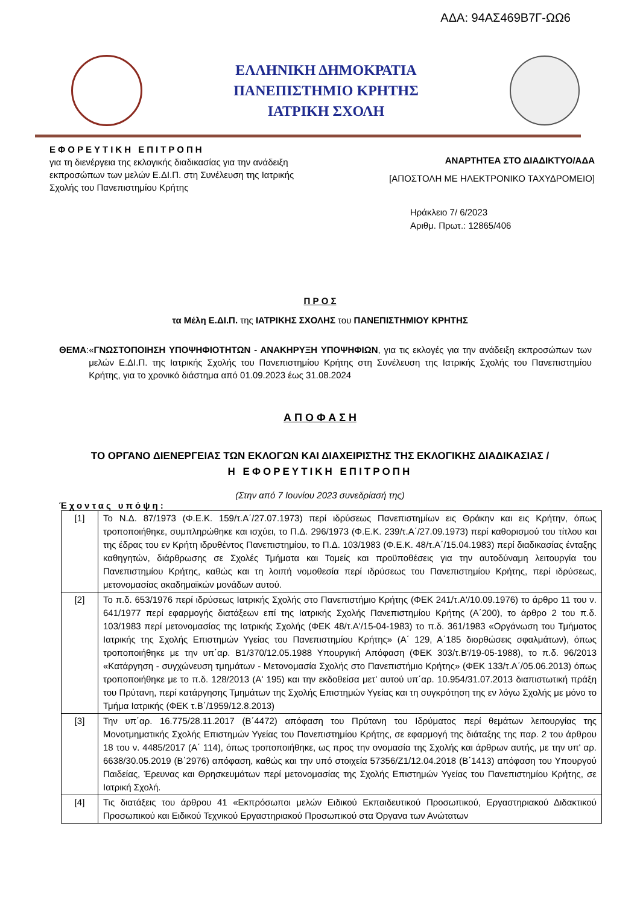ΑΔΑ: 94ΑΣ469Β7Γ-ΩΩ6
ΕΛΛΗΝΙΚΗ ΔΗΜΟΚΡΑΤΙΑ
ΠΑΝΕΠΙΣΤΗΜΙΟ ΚΡΗΤΗΣ
ΙΑΤΡΙΚΗ ΣΧΟΛΗ
ΕΦΟΡΕΥΤΙΚΗ ΕΠΙΤΡΟΠΗ
για τη διενέργεια της εκλογικής διαδικασίας για την ανάδειξη
εκπροσώπων των μελών Ε.ΔΙ.Π. στη Συνέλευση της Ιατρικής
Σχολής του Πανεπιστημίου Κρήτης
ΑΝΑΡΤΗΤΕΑ ΣΤΟ ΔΙΑΔΙΚΤΥΟ/ΑΔΑ
[ΑΠΟΣΤΟΛΗ ΜΕ ΗΛΕΚΤΡΟΝΙΚΟ ΤΑΧΥΔΡΟΜΕΙΟ]
Ηράκλειο 7/ 6/2023
Αριθμ. Πρωτ.: 12865/406
Π Ρ Ο Σ
τα Μέλη Ε.ΔΙ.Π. της ΙΑΤΡΙΚΗΣ ΣΧΟΛΗΣ του ΠΑΝΕΠΙΣΤΗΜΙΟΥ ΚΡΗΤΗΣ
ΘΕΜΑ: «ΓΝΩΣΤΟΠΟΙΗΣΗ ΥΠΟΨΗΦΙΟΤΗΤΩΝ - ΑΝΑΚΗΡΥΞΗ ΥΠΟΨΗΦΙΩΝ, για τις εκλογές για την ανάδειξη εκπροσώπων των μελών Ε.ΔΙ.Π. της Ιατρικής Σχολής του Πανεπιστημίου Κρήτης στη Συνέλευση της Ιατρικής Σχολής του Πανεπιστημίου Κρήτης, για το χρονικό διάστημα από 01.09.2023 έως 31.08.2024
Α Π Ο Φ Α Σ Η
ΤΟ ΟΡΓΑΝΟ ΔΙΕΝΕΡΓΕΙΑΣ ΤΩΝ ΕΚΛΟΓΩΝ ΚΑΙ ΔΙΑΧΕΙΡΙΣΤΗΣ ΤΗΣ ΕΚΛΟΓΙΚΗΣ ΔΙΑΔΙΚΑΣΙΑΣ /
Η ΕΦΟΡΕΥΤΙΚΗ ΕΠΙΤΡΟΠΗ
(Στην από 7 Ιουνίου 2023 συνεδρίασή της)
Έχοντας υπόψη:
| [1] | Το Ν.Δ. 87/1973 (Φ.Ε.Κ. 159/τ.Α΄/27.07.1973) περί ιδρύσεως Πανεπιστημίων εις Θράκην και εις Κρήτην, όπως τροποποιήθηκε, συμπληρώθηκε και ισχύει, το Π.Δ. 296/1973 (Φ.Ε.Κ. 239/τ.Α΄/27.09.1973) περί καθορισμού του τίτλου και της έδρας του εν Κρήτη ιδρυθέντος Πανεπιστημίου, το Π.Δ. 103/1983 (Φ.Ε.Κ. 48/τ.Α΄/15.04.1983) περί διαδικασίας ένταξης καθηγητών, διάρθρωσης σε Σχολές Τμήματα και Τομείς και προϋποθέσεις για την αυτοδύναμη λειτουργία του Πανεπιστημίου Κρήτης, καθώς και τη λοιπή νομοθεσία περί ιδρύσεως του Πανεπιστημίου Κρήτης, περί ιδρύσεως, μετονομασίας ακαδημαϊκών μονάδων αυτού. |
| [2] | Το π.δ. 653/1976 περί ιδρύσεως Ιατρικής Σχολής στο Πανεπιστήμιο Κρήτης (ΦΕΚ 241/τ.Α'/10.09.1976) το άρθρο 11 του ν. 641/1977 περί εφαρμογής διατάξεων επί της Ιατρικής Σχολής Πανεπιστημίου Κρήτης (Α΄200), το άρθρο 2 του π.δ. 103/1983 περί μετονομασίας της Ιατρικής Σχολής (ΦΕΚ 48/τ.Α'/15-04-1983) το π.δ. 361/1983 «Οργάνωση του Τμήματος Ιατρικής της Σχολής Επιστημών Υγείας του Πανεπιστημίου Κρήτης» (Α΄ 129, Α΄185 διορθώσεις σφαλμάτων), όπως τροποποιήθηκε με την υπ΄αρ. Β1/370/12.05.1988 Υπουργική Απόφαση (ΦΕΚ 303/τ.Β'/19-05-1988), το π.δ. 96/2013 «Κατάργηση - συγχώνευση τμημάτων - Μετονομασία Σχολής στο Πανεπιστήμιο Κρήτης» (ΦΕΚ 133/τ.Α΄/05.06.2013) όπως τροποποιήθηκε με το π.δ. 128/2013 (Α' 195) και την εκδοθείσα μετ' αυτού υπ΄αρ. 10.954/31.07.2013 διαπιστωτική πράξη του Πρύτανη, περί κατάργησης Τμημάτων της Σχολής Επιστημών Υγείας και τη συγκρότηση της εν λόγω Σχολής με μόνο το Τμήμα Ιατρικής (ΦΕΚ τ.Β΄/1959/12.8.2013) |
| [3] | Την υπ΄αρ. 16.775/28.11.2017 (Β΄4472) απόφαση του Πρύτανη του Ιδρύματος περί θεμάτων λειτουργίας της Μονοτμηματικής Σχολής Επιστημών Υγείας του Πανεπιστημίου Κρήτης, σε εφαρμογή της διάταξης της παρ. 2 του άρθρου 18 του ν. 4485/2017 (Α΄ 114), όπως τροποποιήθηκε, ως προς την ονομασία της Σχολής και άρθρων αυτής, με την υπ' αρ. 6638/30.05.2019 (Β΄2976) απόφαση, καθώς και την υπό στοιχεία 57356/Ζ1/12.04.2018 (Β΄1413) απόφαση του Υπουργού Παιδείας, Έρευνας και Θρησκευμάτων περί μετονομασίας της Σχολής Επιστημών Υγείας του Πανεπιστημίου Κρήτης, σε Ιατρική Σχολή. |
| [4] | Τις διατάξεις του άρθρου 41 «Εκπρόσωποι μελών Ειδικού Εκπαιδευτικού Προσωπικού, Εργαστηριακού Διδακτικού Προσωπικού και Ειδικού Τεχνικού Εργαστηριακού Προσωπικού στα Όργανα των Ανώτατων |